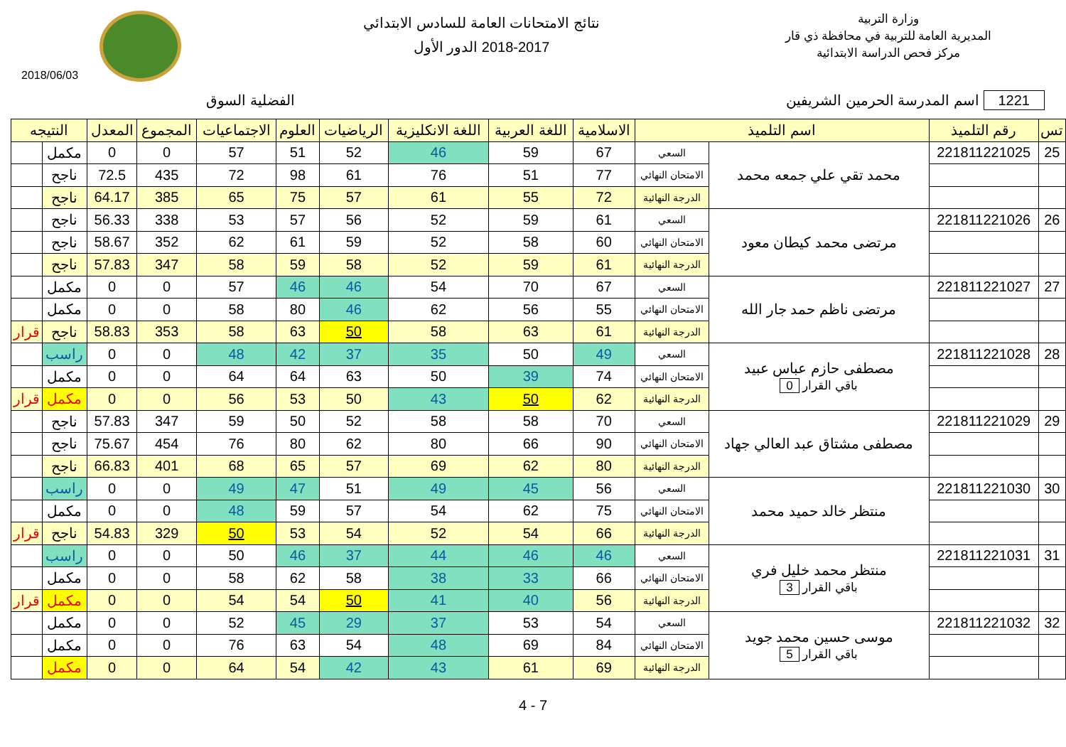وزارة التربية
المديرية العامة للتربية في محافظة ذي قار
مركز فحص الدراسة الابتدائية
نتائج الامتحانات العامة للسادس الابتدائي
2018-2017 الدور الأول
2018/06/03
1221 اسم المدرسة الحرمين الشريفين الفضلية السوق
| تس | رقم التلميذ | اسم التلميذ | | الاسلامية | اللغة العربية | اللغة الانكليزية | الرياضيات | العلوم | الاجتماعيات | المجموع | المعدل | النتيجه | |
| --- | --- | --- | --- | --- | --- | --- | --- | --- | --- | --- | --- | --- | --- |
| 25 | 221811221025 | محمد تقي علي جمعه محمد | السعي | 67 | 59 | 46 | 52 | 51 | 57 | 0 | 0 | مكمل | |
| | | | الامتحان النهائي | 77 | 51 | 76 | 61 | 98 | 72 | 435 | 72.5 | ناجح | |
| | | | الدرجة النهائية | 72 | 55 | 61 | 57 | 75 | 65 | 385 | 64.17 | ناجح | |
| 26 | 221811221026 | مرتضى محمد كيطان معود | السعي | 61 | 59 | 52 | 56 | 57 | 53 | 338 | 56.33 | ناجح | |
| | | | الامتحان النهائي | 60 | 58 | 52 | 59 | 61 | 62 | 352 | 58.67 | ناجح | |
| | | | الدرجة النهائية | 61 | 59 | 52 | 58 | 59 | 58 | 347 | 57.83 | ناجح | |
| 27 | 221811221027 | مرتضى ناظم حمد جار الله | السعي | 67 | 70 | 54 | 46 | 46 | 57 | 0 | 0 | مكمل | |
| | | | الامتحان النهائي | 55 | 56 | 62 | 46 | 80 | 58 | 0 | 0 | مكمل | |
| | | | الدرجة النهائية | 61 | 63 | 58 | 50 | 63 | 58 | 353 | 58.83 | ناجح | قرار |
| 28 | 221811221028 | مصطفى حازم عباس عبيد باقي القرار 0 | السعي | 49 | 50 | 35 | 37 | 42 | 48 | 0 | 0 | راسب | |
| | | | الامتحان النهائي | 74 | 39 | 50 | 63 | 64 | 64 | 0 | 0 | مكمل | |
| | | | الدرجة النهائية | 62 | 50 | 43 | 50 | 53 | 56 | 0 | 0 | مكمل | قرار |
| 29 | 221811221029 | مصطفى مشتاق عبد العالي جهاد | السعي | 70 | 58 | 58 | 52 | 50 | 59 | 347 | 57.83 | ناجح | |
| | | | الامتحان النهائي | 90 | 66 | 80 | 62 | 80 | 76 | 454 | 75.67 | ناجح | |
| | | | الدرجة النهائية | 80 | 62 | 69 | 57 | 65 | 68 | 401 | 66.83 | ناجح | |
| 30 | 221811221030 | منتظر خالد حميد محمد | السعي | 56 | 45 | 49 | 51 | 47 | 49 | 0 | 0 | راسب | |
| | | | الامتحان النهائي | 75 | 62 | 54 | 57 | 59 | 48 | 0 | 0 | مكمل | |
| | | | الدرجة النهائية | 66 | 54 | 52 | 54 | 53 | 50 | 329 | 54.83 | ناجح | قرار |
| 31 | 221811221031 | منتظر محمد خليل فري باقي القرار 3 | السعي | 46 | 46 | 44 | 37 | 46 | 50 | 0 | 0 | راسب | |
| | | | الامتحان النهائي | 66 | 33 | 38 | 58 | 62 | 58 | 0 | 0 | مكمل | |
| | | | الدرجة النهائية | 56 | 40 | 41 | 50 | 54 | 54 | 0 | 0 | مكمل | قرار |
| 32 | 221811221032 | موسى حسين محمد جويد باقي القرار 5 | السعي | 54 | 53 | 37 | 29 | 45 | 52 | 0 | 0 | مكمل | |
| | | | الامتحان النهائي | 84 | 69 | 48 | 54 | 63 | 76 | 0 | 0 | مكمل | |
| | | | الدرجة النهائية | 69 | 61 | 43 | 42 | 54 | 64 | 0 | 0 | مكمل | |
4 - 7